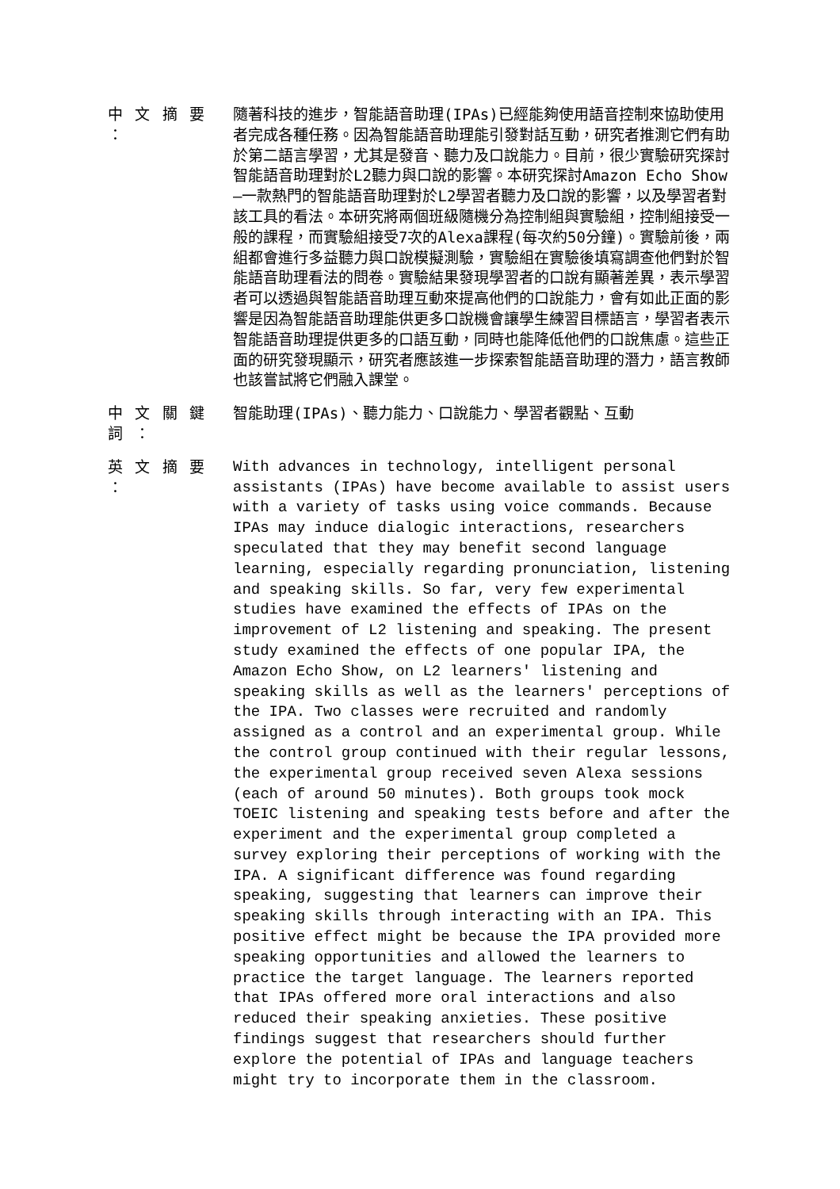中 文 摘 要 ：
隨著科技的進步，智能語音助理(IPAs)已經能夠使用語音控制來協助使用者完成各種任務。因為智能語音助理能引發對話互動，研究者推測它們有助於第二語言學習，尤其是發音、聽力及口說能力。目前，很少實驗研究探討智能語音助理對於L2聽力與口說的影響。本研究探討Amazon Echo Show—一款熱門的智能語音助理對於L2學習者聽力及口說的影響，以及學習者對該工具的看法。本研究將兩個班級隨機分為控制組與實驗組，控制組接受一般的課程，而實驗組接受7次的Alexa課程(每次約50分鐘)。實驗前後，兩組都會進行多益聽力與口說模擬測驗，實驗組在實驗後填寫調查他們對於智能語音助理看法的問卷。實驗結果發現學習者的口說有顯著差異，表示學習者可以透過與智能語音助理互動來提高他們的口說能力，會有如此正面的影響是因為智能語音助理能供更多口說機會讓學生練習目標語言，學習者表示智能語音助理提供更多的口語互動，同時也能降低他們的口說焦慮。這些正面的研究發現顯示，研究者應該進一步探索智能語音助理的潛力，語言教師也該嘗試將它們融入課堂。
中 文 關 鍵 詞 ：
智能助理(IPAs)、聽力能力、口說能力、學習者觀點、互動
英 文 摘 要 ：
With advances in technology, intelligent personal assistants (IPAs) have become available to assist users with a variety of tasks using voice commands. Because IPAs may induce dialogic interactions, researchers speculated that they may benefit second language learning, especially regarding pronunciation, listening and speaking skills. So far, very few experimental studies have examined the effects of IPAs on the improvement of L2 listening and speaking. The present study examined the effects of one popular IPA, the Amazon Echo Show, on L2 learners' listening and speaking skills as well as the learners' perceptions of the IPA. Two classes were recruited and randomly assigned as a control and an experimental group. While the control group continued with their regular lessons, the experimental group received seven Alexa sessions (each of around 50 minutes). Both groups took mock TOEIC listening and speaking tests before and after the experiment and the experimental group completed a survey exploring their perceptions of working with the IPA. A significant difference was found regarding speaking, suggesting that learners can improve their speaking skills through interacting with an IPA. This positive effect might be because the IPA provided more speaking opportunities and allowed the learners to practice the target language. The learners reported that IPAs offered more oral interactions and also reduced their speaking anxieties. These positive findings suggest that researchers should further explore the potential of IPAs and language teachers might try to incorporate them in the classroom.